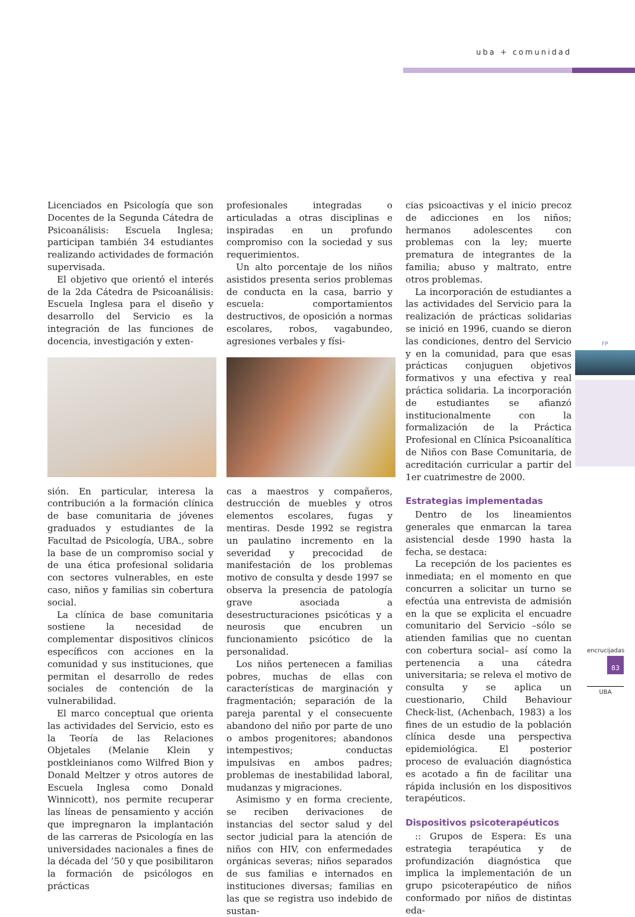uba + comunidad
FP
encrucijadas
83
UBA
Licenciados en Psicología que son Docentes de la Segunda Cátedra de Psicoanálisis: Escuela Inglesa; participan también 34 estudiantes realizando actividades de formación supervisada.
El objetivo que orientó el interés de la 2da Cátedra de Psicoanálisis: Escuela Inglesa para el diseño y desarrollo del Servicio es la integración de las funciones de docencia, investigación y exten-
sión. En particular, interesa la contribución a la formación clínica de base comunitaria de jóvenes graduados y estudiantes de la Facultad de Psicología, UBA., sobre la base de un compromiso social y de una ética profesional solidaria con sectores vulnerables, en este caso, niños y familias sin cobertura social.
La clínica de base comunitaria sostiene la necesidad de complementar dispositivos clínicos específicos con acciones en la comunidad y sus instituciones, que permitan el desarrollo de redes sociales de contención de la vulnerabilidad.
El marco conceptual que orienta las actividades del Servicio, esto es la Teoría de las Relaciones Objetales (Melanie Klein y postkleinianos como Wilfred Bion y Donald Meltzer y otros autores de Escuela Inglesa como Donald Winnicott), nos permite recuperar las líneas de pensamiento y acción que impregnaron la implantación de las carreras de Psicología en las universidades nacionales a fines de la década del ’50 y que posibilitaron la formación de psicólogos en prácticas
profesionales integradas o articuladas a otras disciplinas e inspiradas en un profundo compromiso con la sociedad y sus requerimientos.
Un alto porcentaje de los niños asistidos presenta serios problemas de conducta en la casa, barrio y escuela: comportamientos destructivos, de oposición a normas escolares, robos, vagabundeo, agresiones verbales y físi-
cas a maestros y compañeros, destrucción de muebles y otros elementos escolares, fugas y mentiras. Desde 1992 se registra un paulatino incremento en la severidad y precocidad de manifestación de los problemas motivo de consulta y desde 1997 se observa la presencia de patología grave asociada a desestructuraciones psicóticas y a neurosis que encubren un funcionamiento psicótico de la personalidad.
Los niños pertenecen a familias pobres, muchas de ellas con características de marginación y fragmentación; separación de la pareja parental y el consecuente abandono del niño por parte de uno o ambos progenitores; abandonos intempestivos; conductas impulsivas en ambos padres; problemas de inestabilidad laboral, mudanzas y migraciones.
Asimismo y en forma creciente, se reciben derivaciones de instancias del sector salud y del sector judicial para la atención de niños con HIV, con enfermedades orgánicas severas; niños separados de sus familias e internados en instituciones diversas; familias en las que se registra uso indebido de sustan-
cias psicoactivas y el inicio precoz de adicciones en los niños; hermanos adolescentes con problemas con la ley; muerte prematura de integrantes de la familia; abuso y maltrato, entre otros problemas.
La incorporación de estudiantes a las actividades del Servicio para la realización de prácticas solidarias se inició en 1996, cuando se dieron las condiciones, dentro del Servicio y en la comunidad, para que esas prácticas conjuguen objetivos formativos y una efectiva y real práctica solidaria. La incorporación de estudiantes se afianzó institucionalmente con la formalización de la Práctica Profesional en Clínica Psicoanalítica de Niños con Base Comunitaria, de acreditación curricular a partir del 1er cuatrimestre de 2000.
Estrategias implementadas
Dentro de los lineamientos generales que enmarcan la tarea asistencial desde 1990 hasta la fecha, se destaca:
La recepción de los pacientes es inmediata; en el momento en que concurren a solicitar un turno se efectúa una entrevista de admisión en la que se explicita el encuadre comunitario del Servicio –sólo se atienden familias que no cuentan con cobertura social– así como la pertenencia a una cátedra universitaria; se releva el motivo de consulta y se aplica un cuestionario, Child Behaviour Check-list, (Achenbach, 1983) a los fines de un estudio de la población clínica desde una perspectiva epidemiológica. El posterior proceso de evaluación diagnóstica es acotado a fin de facilitar una rápida inclusión en los dispositivos terapéuticos.
Dispositivos psicoterapéuticos
:: Grupos de Espera: Es una estrategia terapéutica y de profundización diagnóstica que implica la implementación de un grupo psicoterapéutico de niños conformado por niños de distintas eda-